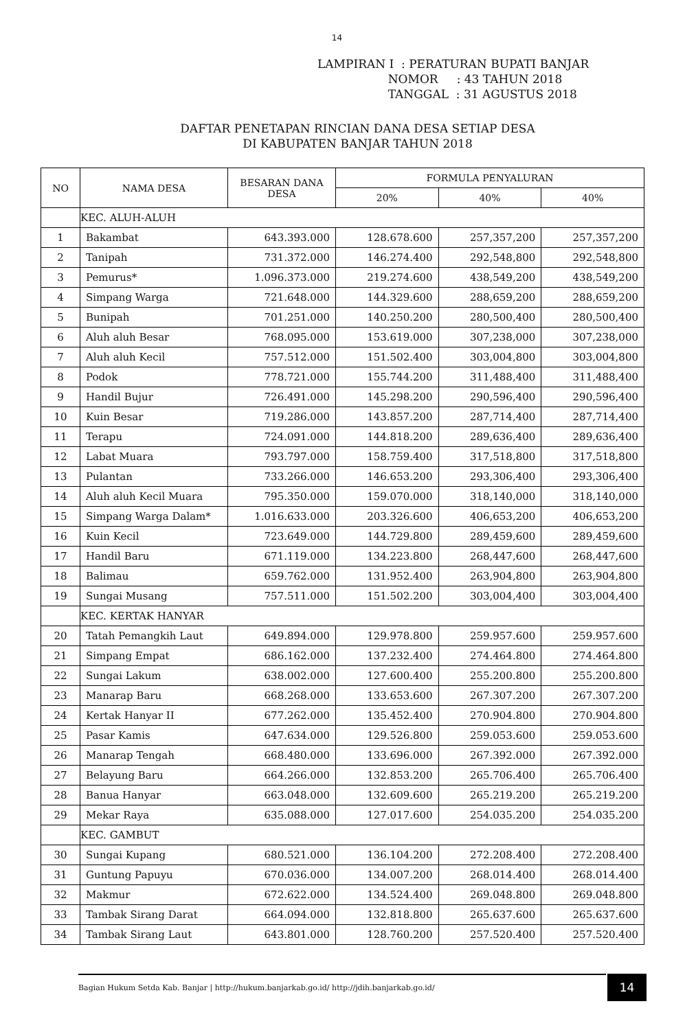14
LAMPIRAN I : PERATURAN BUPATI BANJAR
NOMOR : 43 TAHUN 2018
TANGGAL : 31 AGUSTUS 2018
DAFTAR PENETAPAN RINCIAN DANA DESA SETIAP DESA
DI KABUPATEN BANJAR TAHUN 2018
| NO | NAMA DESA | BESARAN DANA DESA | FORMULA PENYALURAN | | |
| --- | --- | --- | --- | --- | --- |
| | | | 20% | 40% | 40% |
| | KEC. ALUH-ALUH | | | | |
| 1 | Bakambat | 643.393.000 | 128.678.600 | 257,357,200 | 257,357,200 |
| 2 | Tanipah | 731.372.000 | 146.274.400 | 292,548,800 | 292,548,800 |
| 3 | Pemurus* | 1.096.373.000 | 219.274.600 | 438,549,200 | 438,549,200 |
| 4 | Simpang Warga | 721.648.000 | 144.329.600 | 288,659,200 | 288,659,200 |
| 5 | Bunipah | 701.251.000 | 140.250.200 | 280,500,400 | 280,500,400 |
| 6 | Aluh aluh Besar | 768.095.000 | 153.619.000 | 307,238,000 | 307,238,000 |
| 7 | Aluh aluh Kecil | 757.512.000 | 151.502.400 | 303,004,800 | 303,004,800 |
| 8 | Podok | 778.721.000 | 155.744.200 | 311,488,400 | 311,488,400 |
| 9 | Handil Bujur | 726.491.000 | 145.298.200 | 290,596,400 | 290,596,400 |
| 10 | Kuin Besar | 719.286.000 | 143.857.200 | 287,714,400 | 287,714,400 |
| 11 | Terapu | 724.091.000 | 144.818.200 | 289,636,400 | 289,636,400 |
| 12 | Labat Muara | 793.797.000 | 158.759.400 | 317,518,800 | 317,518,800 |
| 13 | Pulantan | 733.266.000 | 146.653.200 | 293,306,400 | 293,306,400 |
| 14 | Aluh aluh Kecil Muara | 795.350.000 | 159.070.000 | 318,140,000 | 318,140,000 |
| 15 | Simpang Warga Dalam* | 1.016.633.000 | 203.326.600 | 406,653,200 | 406,653,200 |
| 16 | Kuin Kecil | 723.649.000 | 144.729.800 | 289,459,600 | 289,459,600 |
| 17 | Handil Baru | 671.119.000 | 134.223.800 | 268,447,600 | 268,447,600 |
| 18 | Balimau | 659.762.000 | 131.952.400 | 263,904,800 | 263,904,800 |
| 19 | Sungai Musang | 757.511.000 | 151.502.200 | 303,004,400 | 303,004,400 |
| | KEC. KERTAK HANYAR | | | | |
| 20 | Tatah Pemangkih Laut | 649.894.000 | 129.978.800 | 259.957.600 | 259.957.600 |
| 21 | Simpang Empat | 686.162.000 | 137.232.400 | 274.464.800 | 274.464.800 |
| 22 | Sungai Lakum | 638.002.000 | 127.600.400 | 255.200.800 | 255.200.800 |
| 23 | Manarap Baru | 668.268.000 | 133.653.600 | 267.307.200 | 267.307.200 |
| 24 | Kertak Hanyar II | 677.262.000 | 135.452.400 | 270.904.800 | 270.904.800 |
| 25 | Pasar Kamis | 647.634.000 | 129.526.800 | 259.053.600 | 259.053.600 |
| 26 | Manarap Tengah | 668.480.000 | 133.696.000 | 267.392.000 | 267.392.000 |
| 27 | Belayung Baru | 664.266.000 | 132.853.200 | 265.706.400 | 265.706.400 |
| 28 | Banua Hanyar | 663.048.000 | 132.609.600 | 265.219.200 | 265.219.200 |
| 29 | Mekar Raya | 635.088.000 | 127.017.600 | 254.035.200 | 254.035.200 |
| | KEC. GAMBUT | | | | |
| 30 | Sungai Kupang | 680.521.000 | 136.104.200 | 272.208.400 | 272.208.400 |
| 31 | Guntung Papuyu | 670.036.000 | 134.007.200 | 268.014.400 | 268.014.400 |
| 32 | Makmur | 672.622.000 | 134.524.400 | 269.048.800 | 269.048.800 |
| 33 | Tambak Sirang Darat | 664.094.000 | 132.818.800 | 265.637.600 | 265.637.600 |
| 34 | Tambak Sirang Laut | 643.801.000 | 128.760.200 | 257.520.400 | 257.520.400 |
Bagian Hukum Setda Kab. Banjar | http://hukum.banjarkab.go.id/ http://jdih.banjarkab.go.id/ 14